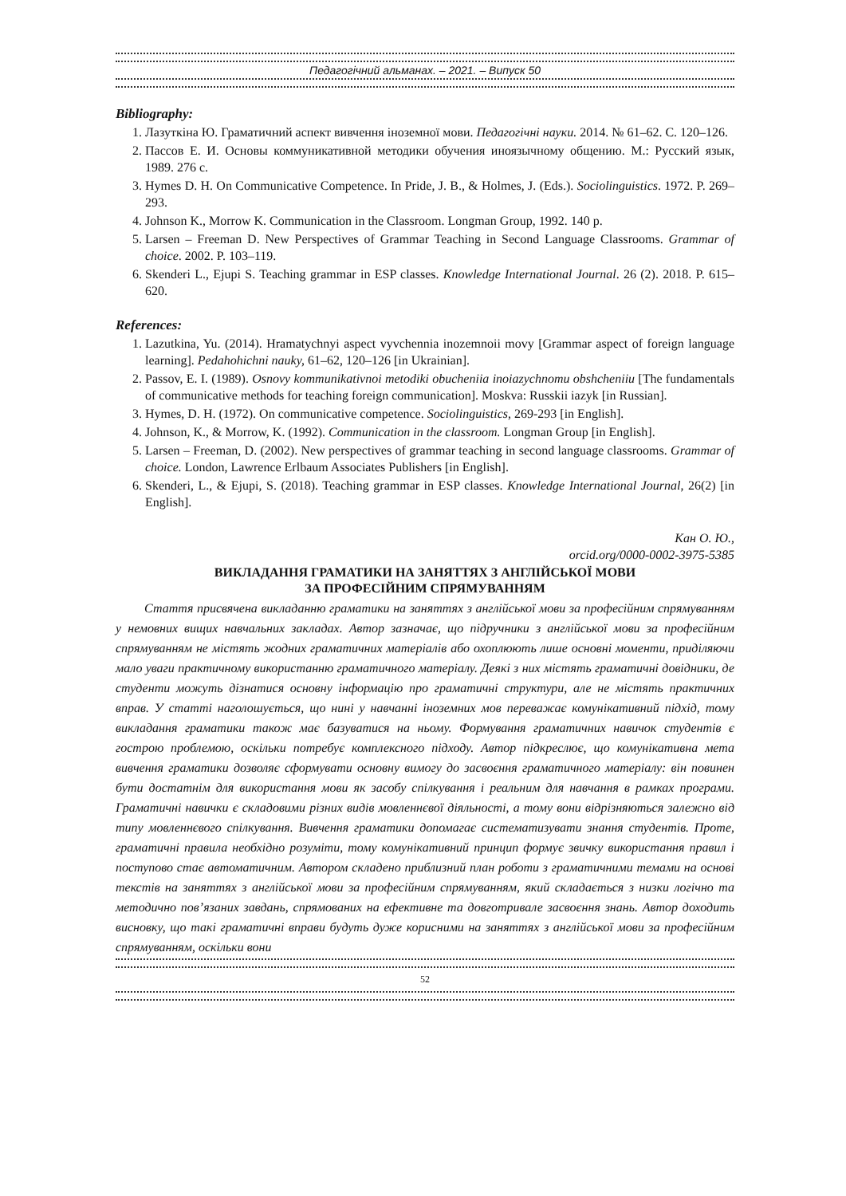Педагогічний альманах. – 2021. – Випуск 50
Bibliography:
1. Лазуткіна Ю. Граматичний аспект вивчення іноземної мови. Педагогічні науки. 2014. № 61–62. С. 120–126.
2. Пассов Е. И. Основы коммуникативной методики обучения иноязычному общению. М.: Русский язык, 1989. 276 с.
3. Hymes D. H. On Communicative Competence. In Pride, J. B., & Holmes, J. (Eds.). Sociolinguistics. 1972. P. 269–293.
4. Johnson K., Morrow K. Communication in the Classroom. Longman Group, 1992. 140 p.
5. Larsen – Freeman D. New Perspectives of Grammar Teaching in Second Language Classrooms. Grammar of choice. 2002. P. 103–119.
6. Skenderi L., Ejupi S. Teaching grammar in ESP classes. Knowledge International Journal. 26 (2). 2018. P. 615–620.
References:
1. Lazutkina, Yu. (2014). Hramatychnyi aspect vyvchennia inozemnoii movy [Grammar aspect of foreign language learning]. Pedahohichni nauky, 61–62, 120–126 [in Ukrainian].
2. Passov, E. I. (1989). Osnovy kommunikativnoi metodiki obucheniia inoiazychnomu obshcheniiu [The fundamentals of communicative methods for teaching foreign communication]. Moskva: Russkii iazyk [in Russian].
3. Hymes, D. H. (1972). On communicative competence. Sociolinguistics, 269-293 [in English].
4. Johnson, K., & Morrow, K. (1992). Communication in the classroom. Longman Group [in English].
5. Larsen – Freeman, D. (2002). New perspectives of grammar teaching in second language classrooms. Grammar of choice. London, Lawrence Erlbaum Associates Publishers [in English].
6. Skenderi, L., & Ejupi, S. (2018). Teaching grammar in ESP classes. Knowledge International Journal, 26(2) [in English].
Кан О. Ю.,
orcid.org/0000-0002-3975-5385
ВИКЛАДАННЯ ГРАМАТИКИ НА ЗАНЯТТЯХ З АНГЛІЙСЬКОЇ МОВИ
ЗА ПРОФЕСІЙНИМ СПРЯМУВАННЯМ
Стаття присвячена викладанню граматики на заняттях з англійської мови за професійним спрямуванням у немовних вищих навчальних закладах. Автор зазначає, що підручники з англійської мови за професійним спрямуванням не містять жодних граматичних матеріалів або охоплюють лише основні моменти, приділяючи мало уваги практичному використанню граматичного матеріалу. Деякі з них містять граматичні довідники, де студенти можуть дізнатися основну інформацію про граматичні структури, але не містять практичних вправ. У статті наголошується, що нині у навчанні іноземних мов переважає комунікативний підхід, тому викладання граматики також має базуватися на ньому. Формування граматичних навичок студентів є гострою проблемою, оскільки потребує комплексного підходу. Автор підкреслює, що комунікативна мета вивчення граматики дозволяє сформувати основну вимогу до засвоєння граматичного матеріалу: він повинен бути достатнім для використання мови як засобу спілкування і реальним для навчання в рамках програми. Граматичні навички є складовими різних видів мовленнєвої діяльності, а тому вони відрізняються залежно від типу мовленнєвого спілкування. Вивчення граматики допомагає систематизувати знання студентів. Проте, граматичні правила необхідно розуміти, тому комунікативний принцип формує звичку використання правил і поступово стає автоматичним. Автором складено приблизний план роботи з граматичними темами на основі текстів на заняттях з англійської мови за професійним спрямуванням, який складається з низки логічно та методично пов’язаних завдань, спрямованих на ефективне та довготривале засвоєння знань. Автор доходить висновку, що такі граматичні вправи будуть дуже корисними на заняттях з англійської мови за професійним спрямуванням, оскільки вони
52